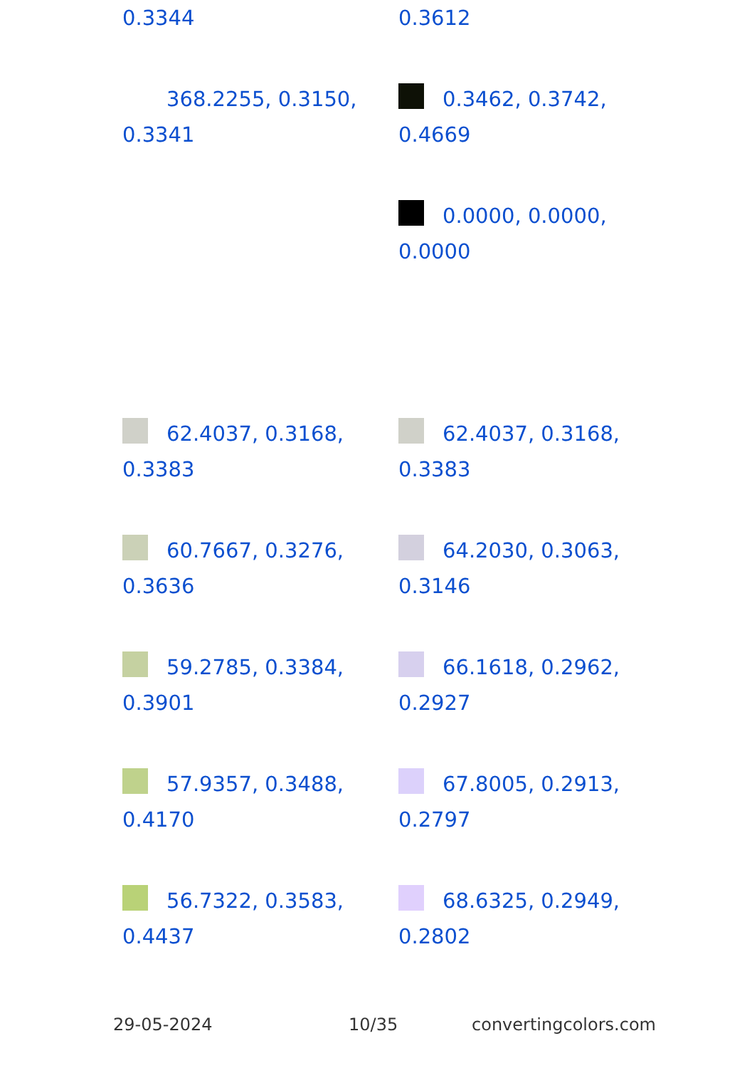0.3344 0.3612
368.2255, 0.3150, 0.3341
0.3462, 0.3742, 0.4669
0.0000, 0.0000, 0.0000
62.4037, 0.3168, 0.3383
62.4037, 0.3168, 0.3383
60.7667, 0.3276, 0.3636
64.2030, 0.3063, 0.3146
59.2785, 0.3384, 0.3901
66.1618, 0.2962, 0.2927
57.9357, 0.3488, 0.4170
67.8005, 0.2913, 0.2797
56.7322, 0.3583, 0.4437
68.6325, 0.2949, 0.2802
29-05-2024 10/35 convertingcolors.com